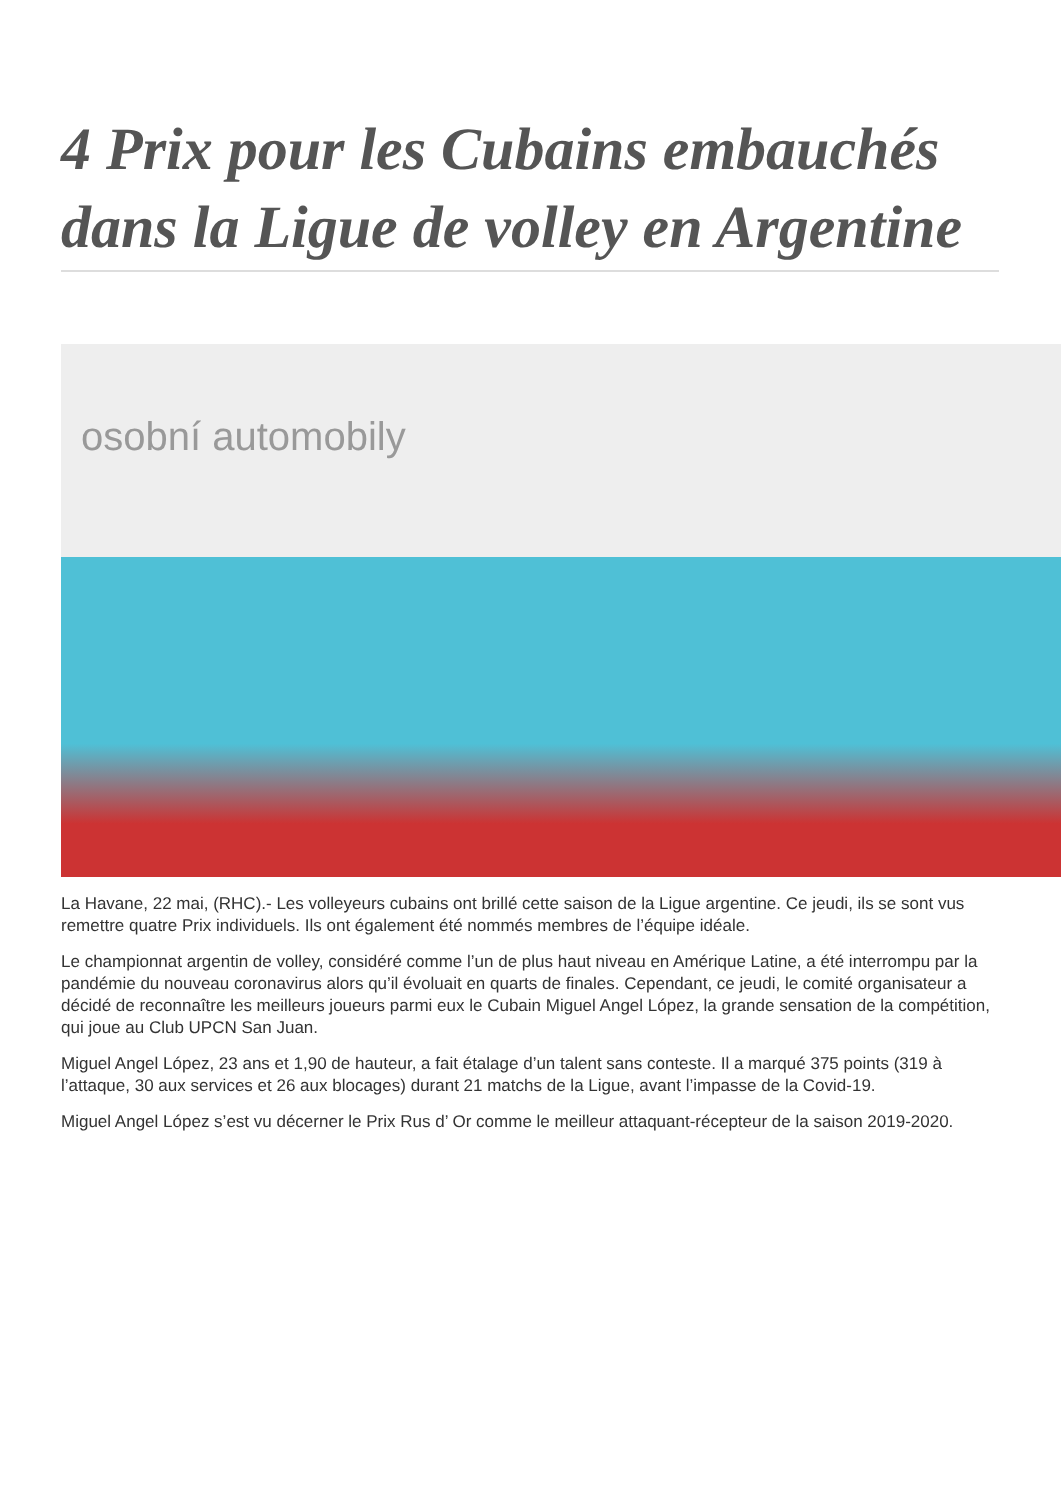4 Prix pour les Cubains embauchés dans la Ligue de volley en Argentine
osobní automobily
La Havane, 22 mai, (RHC).- Les volleyeurs cubains ont brillé cette saison de la Ligue argentine. Ce jeudi, ils se sont vus remettre quatre Prix individuels. Ils ont également été nommés membres de l’équipe idéale.
Le championnat argentin de volley, considéré comme l’un de plus haut niveau en Amérique Latine, a été interrompu par la pandémie du nouveau coronavirus alors qu’il évoluait en quarts de finales. Cependant, ce jeudi, le comité organisateur a décidé de reconnaître les meilleurs joueurs parmi eux le Cubain Miguel Angel López, la grande sensation de la compétition, qui joue au Club UPCN San Juan.
Miguel Angel López, 23 ans et 1,90 de hauteur, a fait étalage d’un talent sans conteste. Il a marqué 375 points (319 à l’attaque, 30 aux services et 26 aux blocages) durant 21 matchs de la Ligue, avant l’impasse de la Covid-19.
Miguel Angel López s’est vu décerner le Prix Rus d’ Or comme le meilleur attaquant-récepteur de la saison 2019-2020.